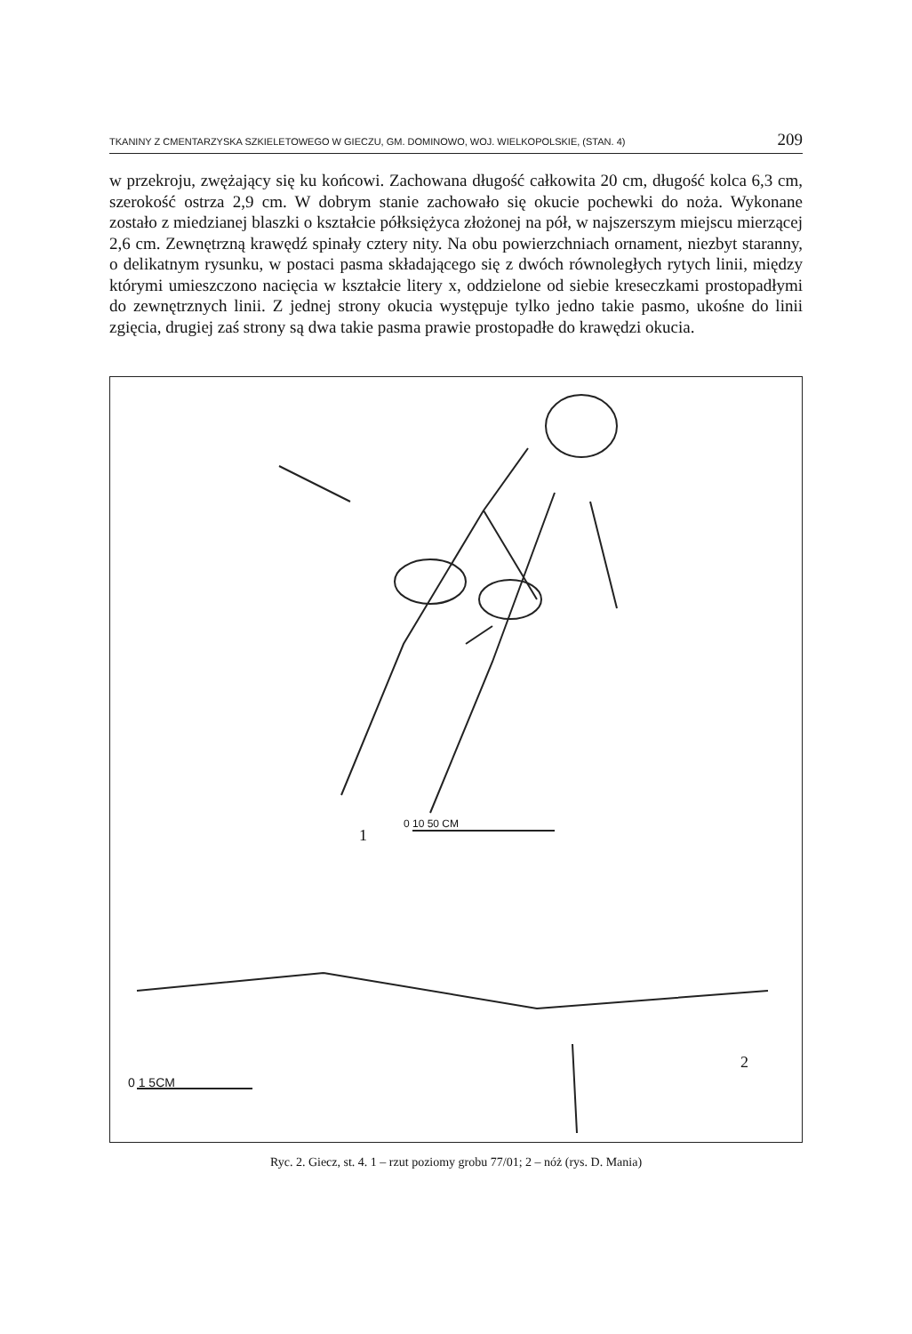TKANINY Z CMENTARZYSKA SZKIELETOWEGO W GIECZU, GM. DOMINOWO, WOJ. WIELKOPOLSKIE, (STAN. 4) 209
w przekroju, zwężający się ku końcowi. Zachowana długość całkowita 20 cm, długość kolca 6,3 cm, szerokość ostrza 2,9 cm. W dobrym stanie zachowało się okucie pochewki do noża. Wykonane zostało z miedzianej blaszki o kształcie półksiężyca złożonej na pół, w najszerszym miejscu mierzącej 2,6 cm. Zewnętrzną krawędź spinały cztery nity. Na obu powierzchniach ornament, niezbyt staranny, o delikatnym rysunku, w postaci pasma składającego się z dwóch równoległych rytych linii, między którymi umieszczono nacięcia w kształcie litery x, oddzielone od siebie kreseczkami prostopadłymi do zewnętrznych linii. Z jednej strony okucia występuje tylko jedno takie pasmo, ukośne do linii zgięcia, drugiej zaś strony są dwa takie pasma prawie prostopadłe do krawędzi okucia.
0 10 50 CM
1
2
0 1 5CM
Ryc. 2. Giecz, st. 4. 1 – rzut poziomy grobu 77/01; 2 – nóż (rys. D. Mania)